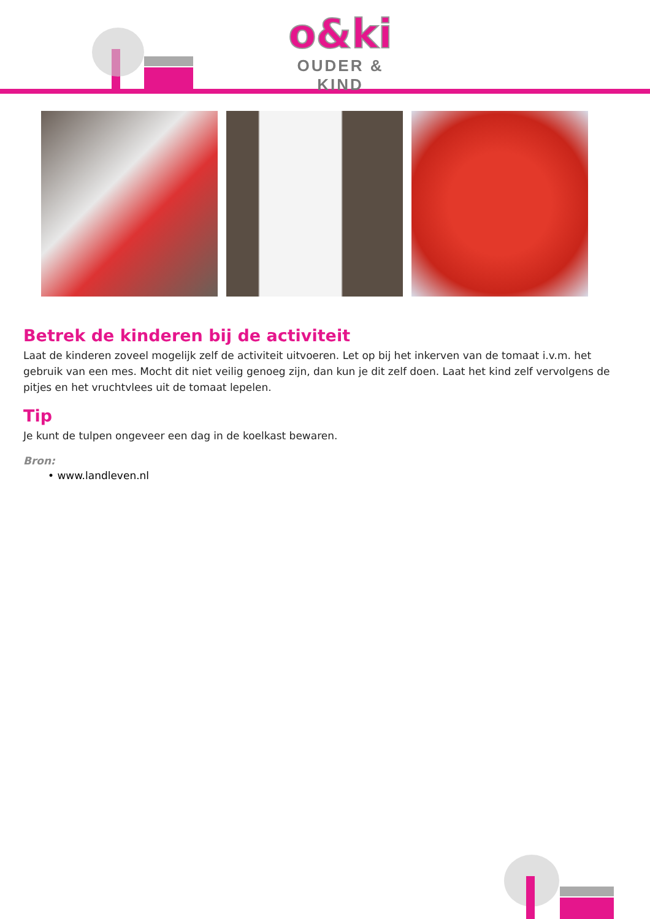o&ki
OUDER & KIND
Betrek de kinderen bij de activiteit
Laat de kinderen zoveel mogelijk zelf de activiteit uitvoeren. Let op bij het inkerven van de tomaat i.v.m. het gebruik van een mes. Mocht dit niet veilig genoeg zijn, dan kun je dit zelf doen. Laat het kind zelf vervolgens de pitjes en het vruchtvlees uit de tomaat lepelen.
Tip
Je kunt de tulpen ongeveer een dag in de koelkast bewaren.
Bron:
• www.landleven.nl